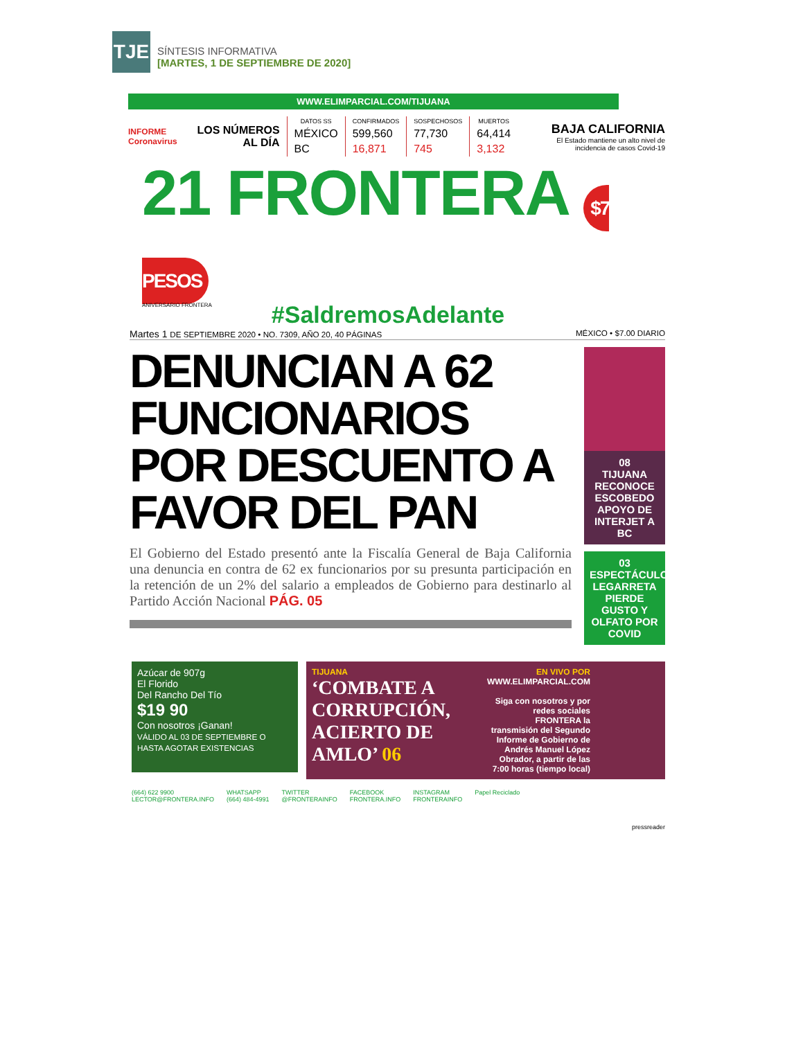TJE
SÍNTESIS INFORMATIVA
[MARTES, 1 DE SEPTIEMBRE DE 2020]
WWW.ELIMPARCIAL.COM/TIJUANA
INFORME Coronavirus
LOS NÚMEROS AL DÍA
| DATOS SS | CONFIRMADOS | SOSPECHOSOS | MUERTOS |
| --- | --- | --- | --- |
| MÉXICO | 599,560 | 77,730 | 64,414 |
| BC | 16,871 | 745 | 3,132 |
BAJA CALIFORNIA
El Estado mantiene un alto nivel de incidencia de casos Covid-19
21 FRONTERA $7 PESOS
ANIVERSARIO FRONTERA
#SaldremosAdelante
Martes 1 DE SEPTIEMBRE 2020 • NO. 7309, AÑO 20, 40 PÁGINAS MÉXICO • $7.00 DIARIO
DENUNCIAN A 62 FUNCIONARIOS POR DESCUENTO A FAVOR DEL PAN
El Gobierno del Estado presentó ante la Fiscalía General de Baja California una denuncia en contra de 62 ex funcionarios por su presunta participación en la retención de un 2% del salario a empleados de Gobierno para destinarlo al Partido Acción Nacional PÁG. 05
08
TIJUANA
RECONOCE ESCOBEDO APOYO DE INTERJET A BC
03
ESPECTÁCULOS
LEGARRETA PIERDE GUSTO Y OLFATO POR COVID
Azúcar de 907g
El Florido
Del Rancho Del Tío
$19 90
Con nosotros ¡Ganan!
VÁLIDO AL 03 DE SEPTIEMBRE O HASTA AGOTAR EXISTENCIAS
TIJUANA
‘COMBATE A CORRUPCIÓN, ACIERTO DE AMLO’ 06
EN VIVO POR
WWW.ELIMPARCIAL.COM
Siga con nosotros y por redes sociales FRONTERA la transmisión del Segundo Informe de Gobierno de Andrés Manuel López Obrador, a partir de las 7:00 horas (tiempo local)
(664) 622 9900
LECTOR@FRONTERA.INFO WHATSAPP
(664) 484-4991 TWITTER
@FRONTERAINFO FACEBOOK
FRONTERA.INFO INSTAGRAM
FRONTERAINFO Papel Reciclado
pressreader